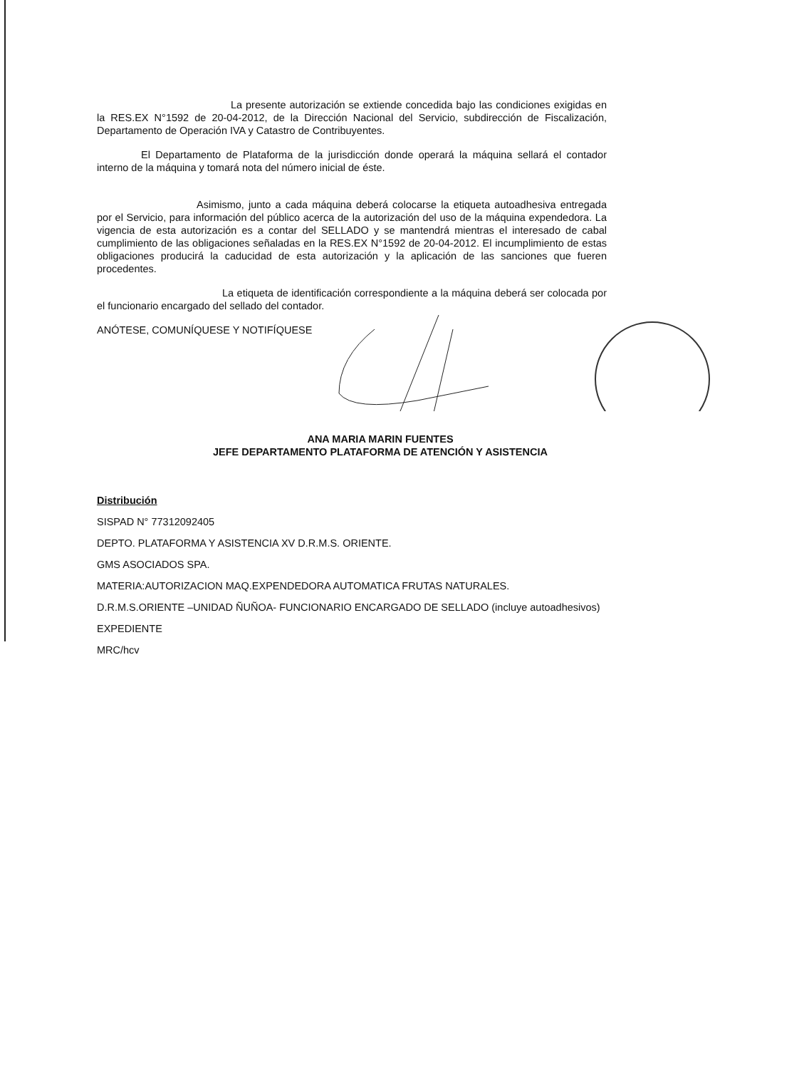La presente autorización se extiende concedida bajo las condiciones exigidas en la RES.EX N°1592 de 20-04-2012, de la Dirección Nacional del Servicio, subdirección de Fiscalización, Departamento de Operación IVA y Catastro de Contribuyentes.
El Departamento de Plataforma de la jurisdicción donde operará la máquina sellará el contador interno de la máquina y tomará nota del número inicial de éste.
Asimismo, junto a cada máquina deberá colocarse la etiqueta autoadhesiva entregada por el Servicio, para información del público acerca de la autorización del uso de la máquina expendedora. La vigencia de esta autorización es a contar del SELLADO y se mantendrá mientras el interesado de cabal cumplimiento de las obligaciones señaladas en la RES.EX N°1592 de 20-04-2012. El incumplimiento de estas obligaciones producirá la caducidad de esta autorización y la aplicación de las sanciones que fueren procedentes.
La etiqueta de identificación correspondiente a la máquina deberá ser colocada por el funcionario encargado del sellado del contador.
ANÓTESE, COMUNÍQUESE Y NOTIFÍQUESE
ANA MARIA MARIN FUENTES
JEFE DEPARTAMENTO PLATAFORMA DE ATENCIÓN Y ASISTENCIA
Distribución
SISPAD N° 77312092405
DEPTO. PLATAFORMA Y ASISTENCIA XV D.R.M.S. ORIENTE.
GMS ASOCIADOS SPA.
MATERIA:AUTORIZACION MAQ.EXPENDEDORA AUTOMATICA FRUTAS NATURALES.
D.R.M.S.ORIENTE –UNIDAD ÑUÑOA- FUNCIONARIO ENCARGADO DE SELLADO (incluye autoadhesivos)
EXPEDIENTE
MRC/hcv